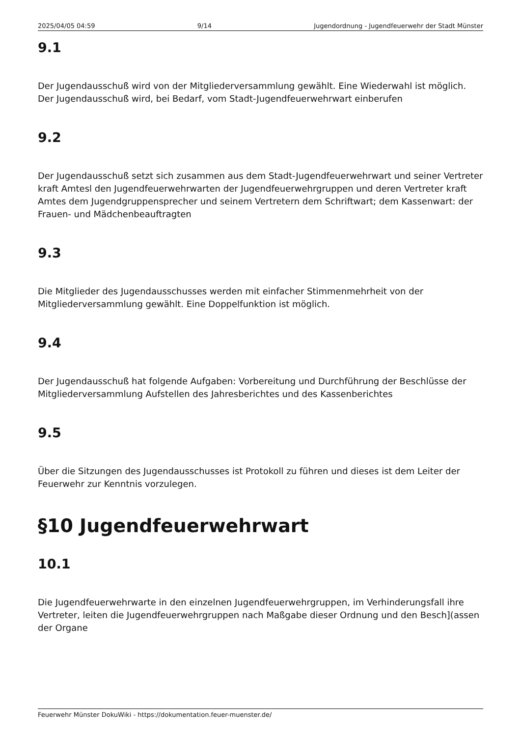2025/04/05 04:59 9/14 Jugendordnung - Jugendfeuerwehr der Stadt Münster
9.1
Der Jugendausschuß wird von der Mitgliederversammlung gewählt. Eine Wiederwahl ist möglich. Der Jugendausschuß wird, bei Bedarf, vom Stadt-Jugendfeuerwehrwart einberufen
9.2
Der Jugendausschuß setzt sich zusammen aus dem Stadt-Jugendfeuerwehrwart und seiner Vertreter kraft Amtesl den Jugendfeuerwehrwarten der Jugendfeuerwehrgruppen und deren Vertreter kraft Amtes dem Jugendgruppensprecher und seinem Vertretern dem Schriftwart; dem Kassenwart: der Frauen- und Mädchenbeauftragten
9.3
Die Mitglieder des Jugendausschusses werden mit einfacher Stimmenmehrheit von der Mitgliederversammlung gewählt. Eine Doppelfunktion ist möglich.
9.4
Der Jugendausschuß hat folgende Aufgaben: Vorbereitung und Durchführung der Beschlüsse der Mitgliederversammlung Aufstellen des Jahresberichtes und des Kassenberichtes
9.5
Über die Sitzungen des Jugendausschusses ist Protokoll zu führen und dieses ist dem Leiter der Feuerwehr zur Kenntnis vorzulegen.
§10 Jugendfeuerwehrwart
10.1
Die Jugendfeuerwehrwarte in den einzelnen Jugendfeuerwehrgruppen, im Verhinderungsfall ihre Vertreter, leiten die Jugendfeuerwehrgruppen nach Maßgabe dieser Ordnung und den Besch](assen der Organe
Feuerwehr Münster DokuWiki - https://dokumentation.feuer-muenster.de/